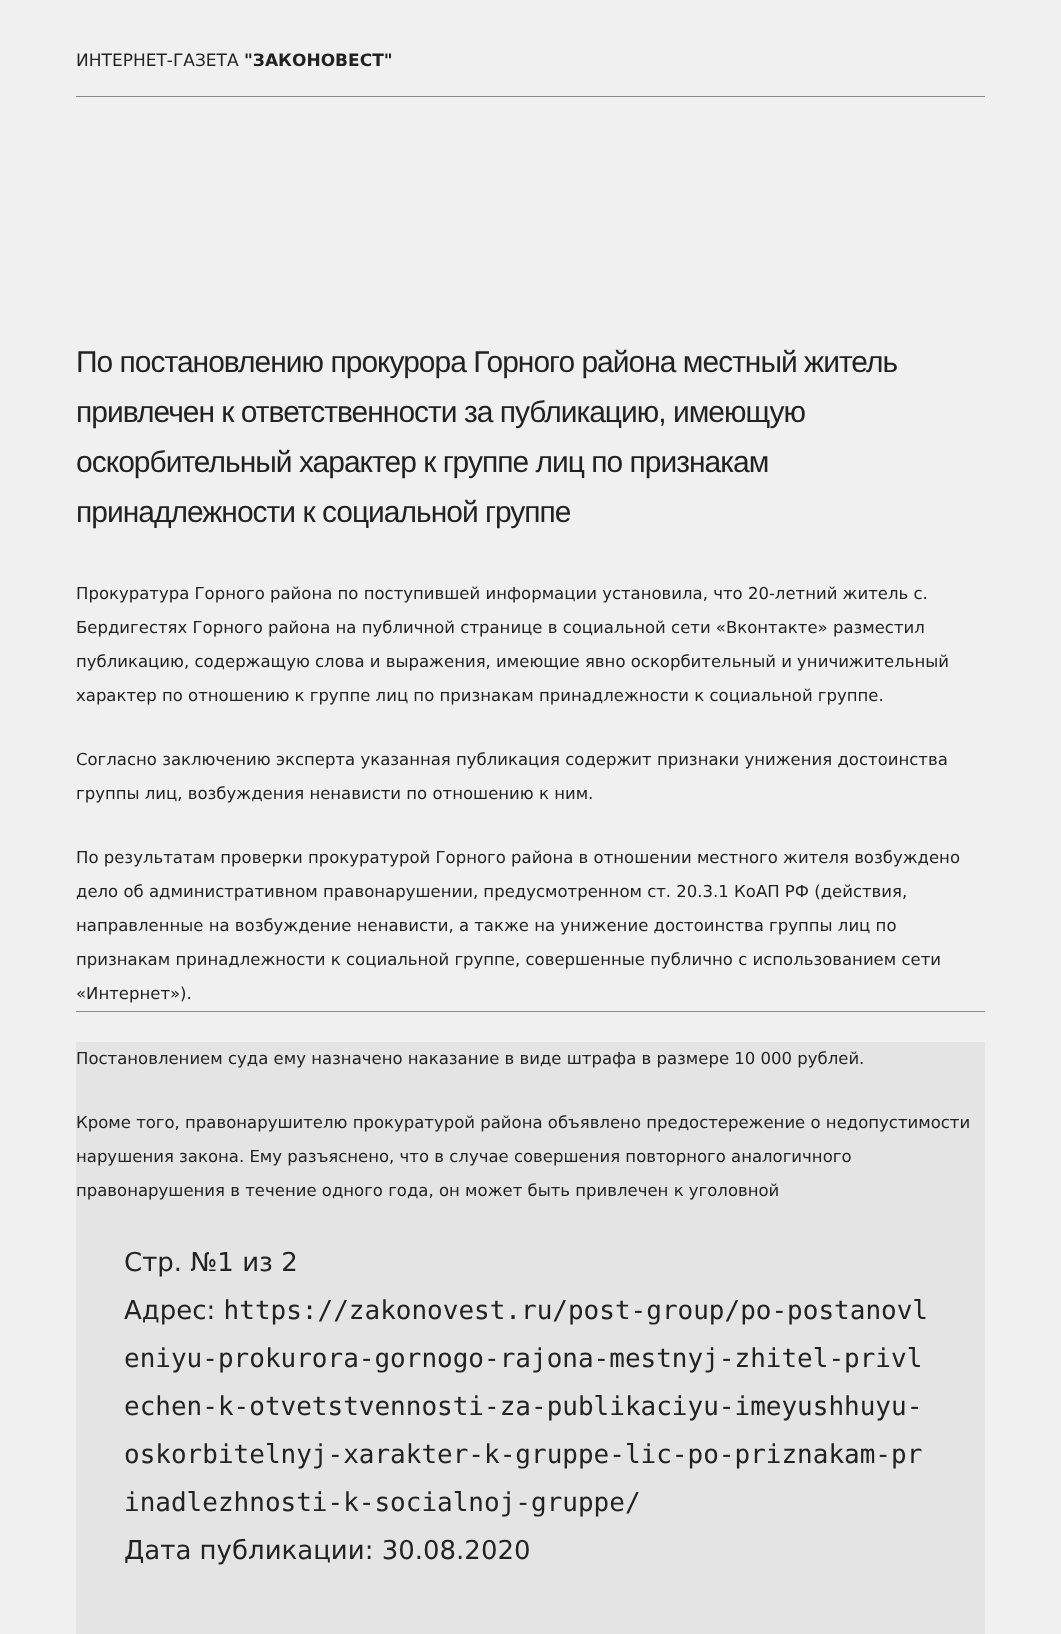ИНТЕРНЕТ-ГАЗЕТА "ЗАКОНОВЕСТ"
По постановлению прокурора Горного района местный житель привлечен к ответственности за публикацию, имеющую оскорбительный характер к группе лиц по признакам принадлежности к социальной группе
Прокуратура Горного района по поступившей информации установила, что 20-летний житель с. Бердигестях Горного района на публичной странице в социальной сети «Вконтакте» разместил публикацию, содержащую слова и выражения, имеющие явно оскорбительный и уничижительный характер по отношению к группе лиц по признакам принадлежности к социальной группе.
Согласно заключению эксперта указанная публикация содержит признаки унижения достоинства группы лиц, возбуждения ненависти по отношению к ним.
По результатам проверки прокуратурой Горного района в отношении местного жителя возбуждено дело об административном правонарушении, предусмотренном ст. 20.3.1 КоАП РФ (действия, направленные на возбуждение ненависти, а также на унижение достоинства группы лиц по признакам принадлежности к социальной группе, совершенные публично с использованием сети «Интернет»).
Постановлением суда ему назначено наказание в виде штрафа в размере 10 000 рублей.
Кроме того, правонарушителю прокуратурой района объявлено предостережение о недопустимости нарушения закона. Ему разъяснено, что в случае совершения повторного аналогичного правонарушения в течение одного года, он может быть привлечен к уголовной
Стр. №1 из 2
Адрес: https://zakonovest.ru/post-group/po-postanovleniyu-prokurora-gornogo-rajona-mestnyj-zhitel-privlechen-k-otvetstvennosti-za-publikaciyu-imeyushhuyu-oskorbitelnyj-xarakter-k-gruppe-lic-po-priznakam-prinadlezhnosti-k-socialnoj-gruppe/
Дата публикации: 30.08.2020